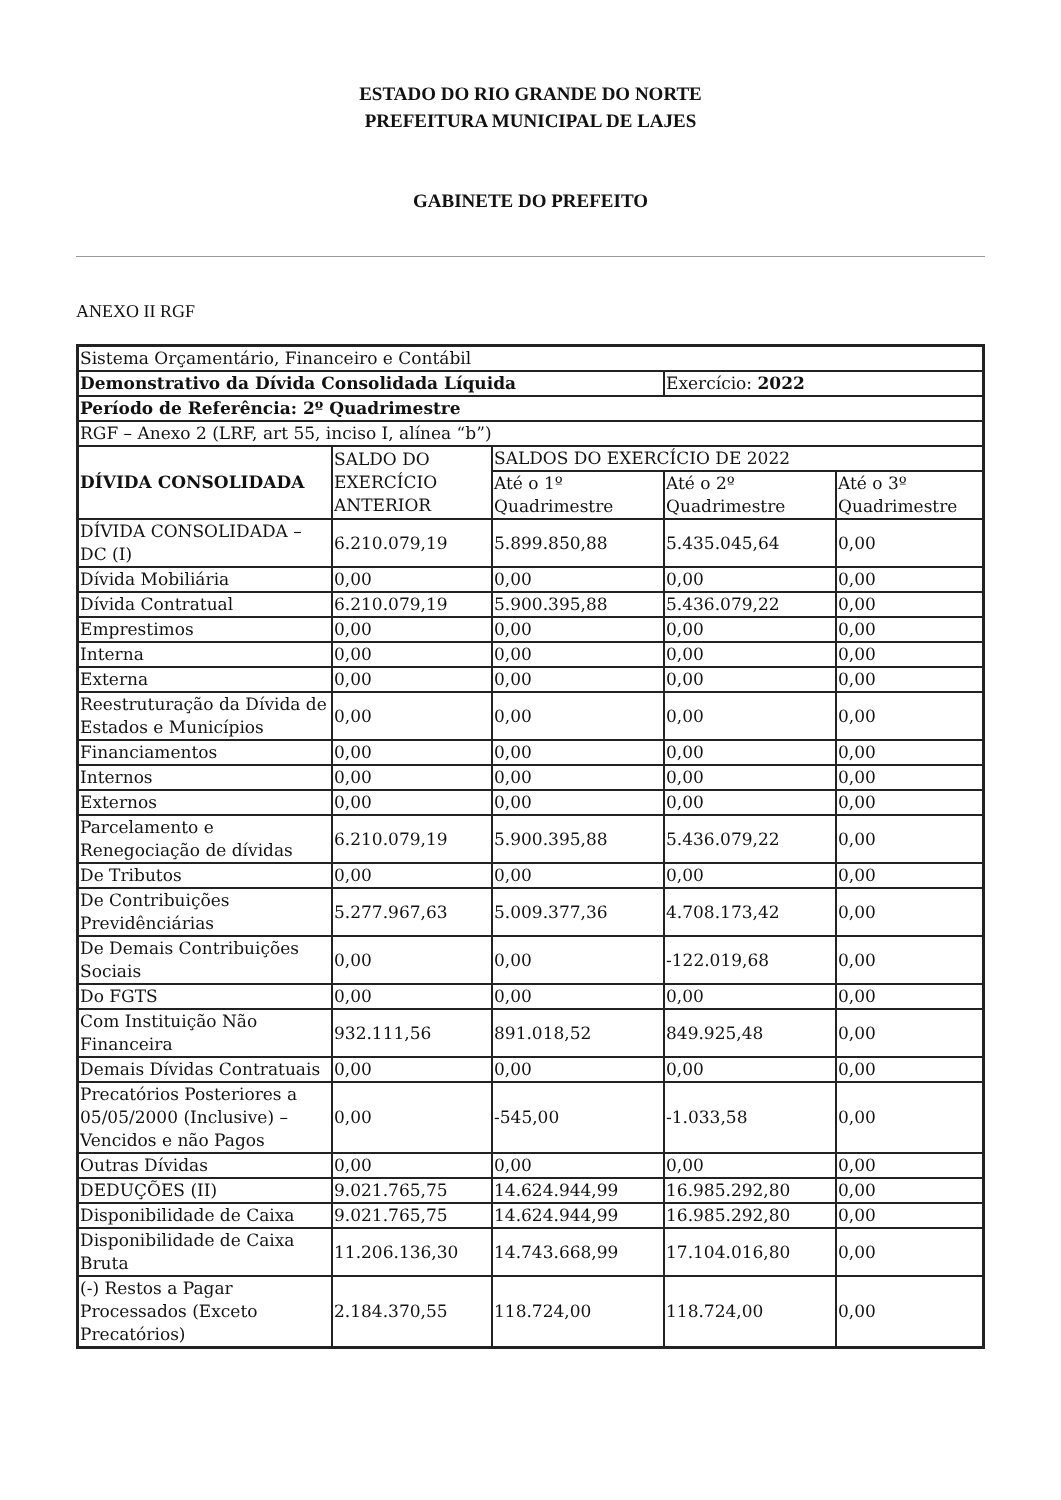ESTADO DO RIO GRANDE DO NORTE
PREFEITURA MUNICIPAL DE LAJES
GABINETE DO PREFEITO
ANEXO II RGF
| Sistema Orçamentário, Financeiro e Contábil | | | | |
| Demonstrativo da Dívida Consolidada Líquida | | | Exercício: 2022 | |
| Período de Referência: 2º Quadrimestre | | | | |
| RGF – Anexo 2 (LRF, art 55, inciso I, alínea “b”) | | | | |
| DÍVIDA CONSOLIDADA | SALDO DO EXERCÍCIO ANTERIOR | SALDOS DO EXERCÍCIO DE 2022 | | |
| | | Até o 1º Quadrimestre | Até o 2º Quadrimestre | Até o 3º Quadrimestre |
| DÍVIDA CONSOLIDADA – DC (I) | 6.210.079,19 | 5.899.850,88 | 5.435.045,64 | 0,00 |
| Dívida Mobiliária | 0,00 | 0,00 | 0,00 | 0,00 |
| Dívida Contratual | 6.210.079,19 | 5.900.395,88 | 5.436.079,22 | 0,00 |
| Emprestimos | 0,00 | 0,00 | 0,00 | 0,00 |
| Interna | 0,00 | 0,00 | 0,00 | 0,00 |
| Externa | 0,00 | 0,00 | 0,00 | 0,00 |
| Reestruturação da Dívida de Estados e Municípios | 0,00 | 0,00 | 0,00 | 0,00 |
| Financiamentos | 0,00 | 0,00 | 0,00 | 0,00 |
| Internos | 0,00 | 0,00 | 0,00 | 0,00 |
| Externos | 0,00 | 0,00 | 0,00 | 0,00 |
| Parcelamento e Renegociação de dívidas | 6.210.079,19 | 5.900.395,88 | 5.436.079,22 | 0,00 |
| De Tributos | 0,00 | 0,00 | 0,00 | 0,00 |
| De Contribuições Previdênciárias | 5.277.967,63 | 5.009.377,36 | 4.708.173,42 | 0,00 |
| De Demais Contribuições Sociais | 0,00 | 0,00 | -122.019,68 | 0,00 |
| Do FGTS | 0,00 | 0,00 | 0,00 | 0,00 |
| Com Instituição Não Financeira | 932.111,56 | 891.018,52 | 849.925,48 | 0,00 |
| Demais Dívidas Contratuais | 0,00 | 0,00 | 0,00 | 0,00 |
| Precatórios Posteriores a 05/05/2000 (Inclusive) – Vencidos e não Pagos | 0,00 | -545,00 | -1.033,58 | 0,00 |
| Outras Dívidas | 0,00 | 0,00 | 0,00 | 0,00 |
| DEDUÇÕES (II) | 9.021.765,75 | 14.624.944,99 | 16.985.292,80 | 0,00 |
| Disponibilidade de Caixa | 9.021.765,75 | 14.624.944,99 | 16.985.292,80 | 0,00 |
| Disponibilidade de Caixa Bruta | 11.206.136,30 | 14.743.668,99 | 17.104.016,80 | 0,00 |
| (-) Restos a Pagar Processados (Exceto Precatórios) | 2.184.370,55 | 118.724,00 | 118.724,00 | 0,00 |